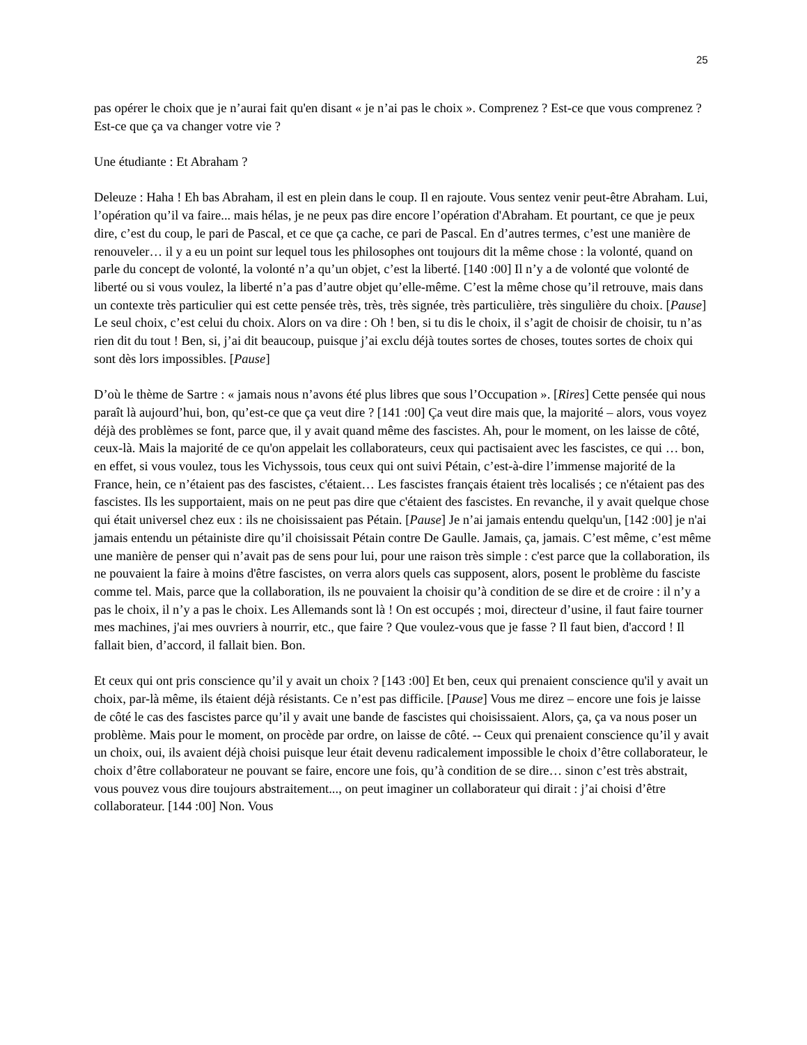25
pas opérer le choix que je n’aurai fait qu'en disant « je n’ai pas le choix ». Comprenez ? Est-ce que vous comprenez ? Est-ce que ça va changer votre vie ?
Une étudiante : Et Abraham ?
Deleuze : Haha ! Eh bas Abraham, il est en plein dans le coup. Il en rajoute. Vous sentez venir peut-être Abraham. Lui, l’opération qu’il va faire... mais hélas, je ne peux pas dire encore l’opération d'Abraham. Et pourtant, ce que je peux dire, c’est du coup, le pari de Pascal, et ce que ça cache, ce pari de Pascal. En d’autres termes, c’est une manière de renouveler… il y a eu un point sur lequel tous les philosophes ont toujours dit la même chose : la volonté, quand on parle du concept de volonté, la volonté n’a qu’un objet, c’est la liberté. [140 :00] Il n’y a de volonté que volonté de liberté ou si vous voulez, la liberté n’a pas d’autre objet qu’elle-même. C’est la même chose qu’il retrouve, mais dans un contexte très particulier qui est cette pensée très, très, très signée, très particulière, très singulière du choix. [Pause] Le seul choix, c’est celui du choix. Alors on va dire : Oh ! ben, si tu dis le choix, il s’agit de choisir de choisir, tu n’as rien dit du tout ! Ben, si, j’ai dit beaucoup, puisque j’ai exclu déjà toutes sortes de choses, toutes sortes de choix qui sont dès lors impossibles. [Pause]
D’où le thème de Sartre : « jamais nous n’avons été plus libres que sous l’Occupation ». [Rires] Cette pensée qui nous paraît là aujourd’hui, bon, qu’est-ce que ça veut dire ? [141 :00] Ça veut dire mais que, la majorité – alors, vous voyez déjà des problèmes se font, parce que, il y avait quand même des fascistes. Ah, pour le moment, on les laisse de côté, ceux-là. Mais la majorité de ce qu'on appelait les collaborateurs, ceux qui pactisaient avec les fascistes, ce qui … bon, en effet, si vous voulez, tous les Vichyssois, tous ceux qui ont suivi Pétain, c’est-à-dire l’immense majorité de la France, hein, ce n’étaient pas des fascistes, c'étaient… Les fascistes français étaient très localisés ; ce n'étaient pas des fascistes. Ils les supportaient, mais on ne peut pas dire que c'étaient des fascistes. En revanche, il y avait quelque chose qui était universel chez eux : ils ne choisissaient pas Pétain. [Pause] Je n’ai jamais entendu quelqu'un, [142 :00] je n'ai jamais entendu un pétainiste dire qu’il choisissait Pétain contre De Gaulle. Jamais, ça, jamais. C’est même, c’est même une manière de penser qui n’avait pas de sens pour lui, pour une raison très simple : c'est parce que la collaboration, ils ne pouvaient la faire à moins d'être fascistes, on verra alors quels cas supposent, alors, posent le problème du fasciste comme tel. Mais, parce que la collaboration, ils ne pouvaient la choisir qu’à condition de se dire et de croire : il n’y a pas le choix, il n’y a pas le choix. Les Allemands sont là ! On est occupés ; moi, directeur d’usine, il faut faire tourner mes machines, j'ai mes ouvriers à nourrir, etc., que faire ? Que voulez-vous que je fasse ? Il faut bien, d'accord ! Il fallait bien, d’accord, il fallait bien. Bon.
Et ceux qui ont pris conscience qu’il y avait un choix ? [143 :00] Et ben, ceux qui prenaient conscience qu'il y avait un choix, par-là même, ils étaient déjà résistants. Ce n’est pas difficile. [Pause] Vous me direz – encore une fois je laisse de côté le cas des fascistes parce qu’il y avait une bande de fascistes qui choisissaient. Alors, ça, ça va nous poser un problème. Mais pour le moment, on procède par ordre, on laisse de côté. -- Ceux qui prenaient conscience qu’il y avait un choix, oui, ils avaient déjà choisi puisque leur était devenu radicalement impossible le choix d’être collaborateur, le choix d’être collaborateur ne pouvant se faire, encore une fois, qu’à condition de se dire… sinon c’est très abstrait, vous pouvez vous dire toujours abstraitement..., on peut imaginer un collaborateur qui dirait : j’ai choisi d’être collaborateur. [144 :00] Non. Vous